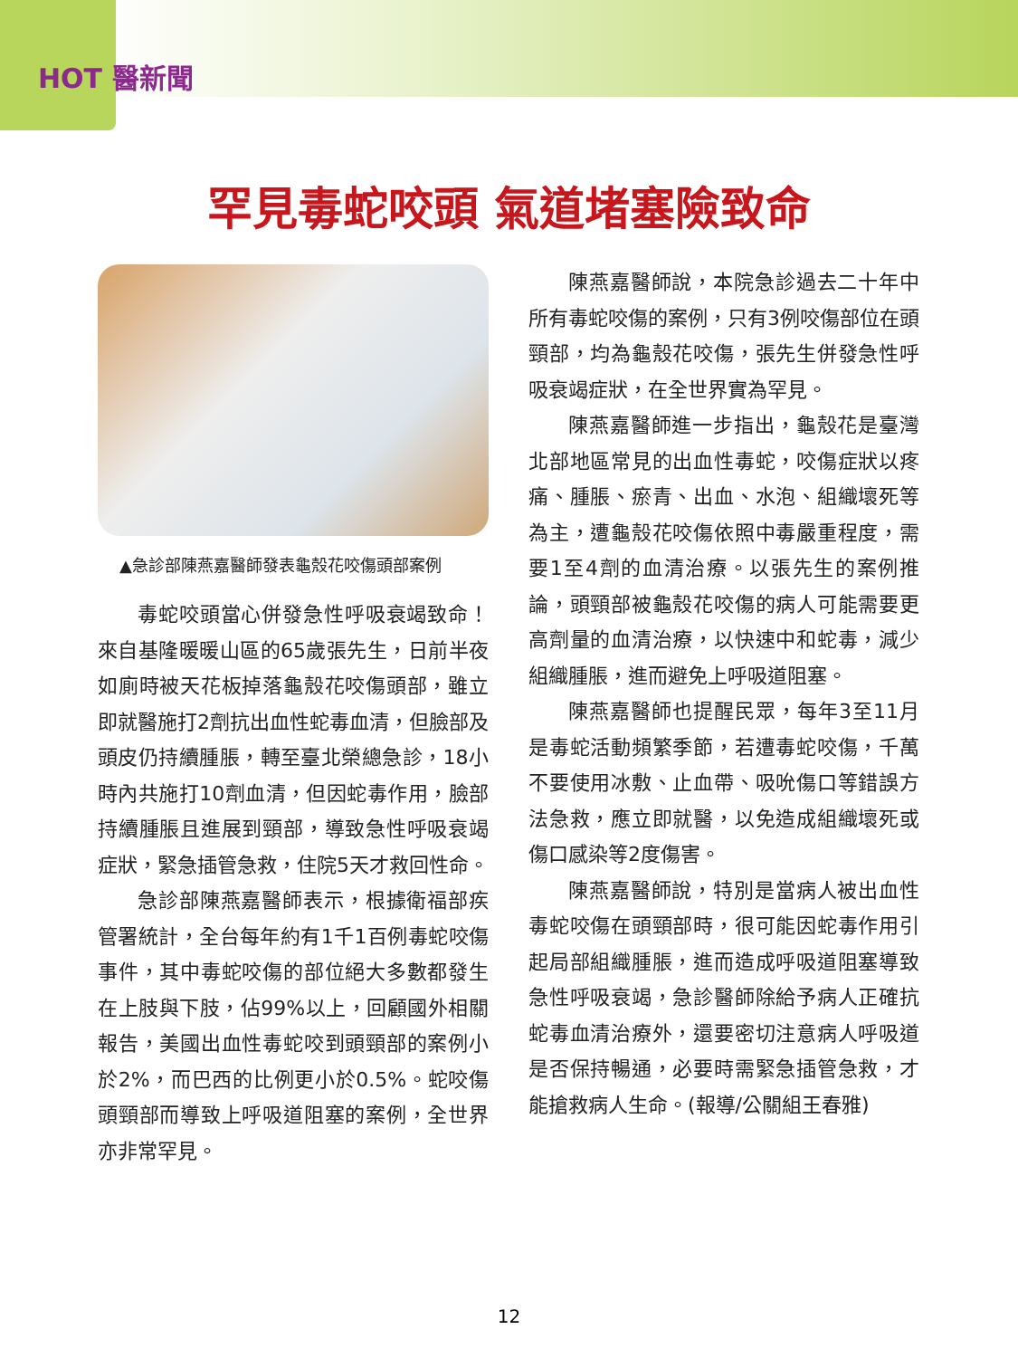HOT 醫新聞
罕見毒蛇咬頭 氣道堵塞險致命
▲急診部陳燕嘉醫師發表龜殼花咬傷頭部案例
毒蛇咬頭當心併發急性呼吸衰竭致命！來自基隆暖暖山區的65歲張先生，日前半夜如廁時被天花板掉落龜殼花咬傷頭部，雖立即就醫施打2劑抗出血性蛇毒血清，但臉部及頭皮仍持續腫脹，轉至臺北榮總急診，18小時內共施打10劑血清，但因蛇毒作用，臉部持續腫脹且進展到頸部，導致急性呼吸衰竭症狀，緊急插管急救，住院5天才救回性命。
急診部陳燕嘉醫師表示，根據衛福部疾管署統計，全台每年約有1千1百例毒蛇咬傷事件，其中毒蛇咬傷的部位絕大多數都發生在上肢與下肢，佔99%以上，回顧國外相關報告，美國出血性毒蛇咬到頭頸部的案例小於2%，而巴西的比例更小於0.5%。蛇咬傷頭頸部而導致上呼吸道阻塞的案例，全世界亦非常罕見。
陳燕嘉醫師說，本院急診過去二十年中所有毒蛇咬傷的案例，只有3例咬傷部位在頭頸部，均為龜殼花咬傷，張先生併發急性呼吸衰竭症狀，在全世界實為罕見。
陳燕嘉醫師進一步指出，龜殼花是臺灣北部地區常見的出血性毒蛇，咬傷症狀以疼痛、腫脹、瘀青、出血、水泡、組織壞死等為主，遭龜殼花咬傷依照中毒嚴重程度，需要1至4劑的血清治療。以張先生的案例推論，頭頸部被龜殼花咬傷的病人可能需要更高劑量的血清治療，以快速中和蛇毒，減少組織腫脹，進而避免上呼吸道阻塞。
陳燕嘉醫師也提醒民眾，每年3至11月是毒蛇活動頻繁季節，若遭毒蛇咬傷，千萬不要使用冰敷、止血帶、吸吮傷口等錯誤方法急救，應立即就醫，以免造成組織壞死或傷口感染等2度傷害。
陳燕嘉醫師說，特別是當病人被出血性毒蛇咬傷在頭頸部時，很可能因蛇毒作用引起局部組織腫脹，進而造成呼吸道阻塞導致急性呼吸衰竭，急診醫師除給予病人正確抗蛇毒血清治療外，還要密切注意病人呼吸道是否保持暢通，必要時需緊急插管急救，才能搶救病人生命。(報導/公關組王春雅)
12